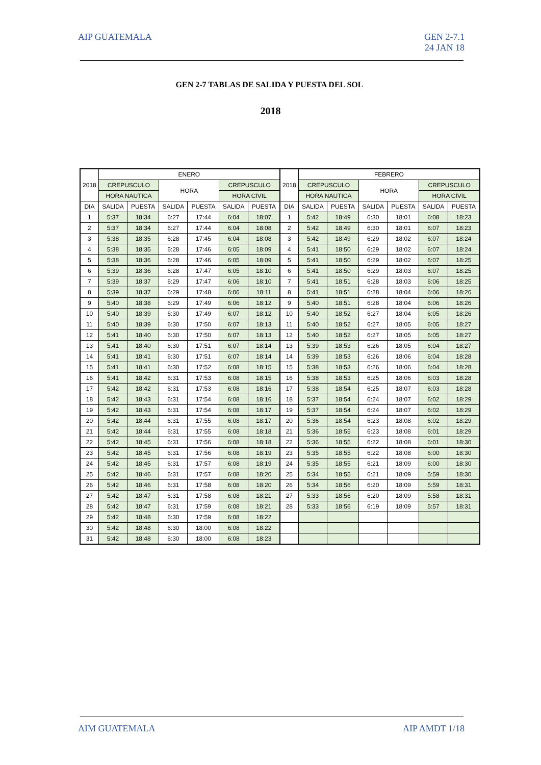AIP GUATEMALA GEN 2-7.1
24 JAN 18
GEN 2-7 TABLAS DE SALIDA Y PUESTA DEL SOL
2018
| 2018 | ENERO | | | | | | 2018 | FEBRERO | | | | | |
| --- | --- | --- | --- | --- | --- | --- | --- | --- | --- | --- | --- | --- | --- |
| | CREPUSCULO | | HORA | | CREPUSCULO | | | CREPUSCULO | | HORA | | CREPUSCULO | |
| | HORA NAUTICA | | | | HORA CIVIL | | | HORA NAUTICA | | | | HORA CIVIL | |
| DIA | SALIDA | PUESTA | SALIDA | PUESTA | SALIDA | PUESTA | DIA | SALIDA | PUESTA | SALIDA | PUESTA | SALIDA | PUESTA |
| 1 | 5:37 | 18:34 | 6:27 | 17:44 | 6:04 | 18:07 | 1 | 5:42 | 18:49 | 6:30 | 18:01 | 6:08 | 18:23 |
| 2 | 5:37 | 18:34 | 6:27 | 17:44 | 6:04 | 18:08 | 2 | 5:42 | 18:49 | 6:30 | 18:01 | 6:07 | 18:23 |
| 3 | 5:38 | 18:35 | 6:28 | 17:45 | 6:04 | 18:08 | 3 | 5:42 | 18:49 | 6:29 | 18:02 | 6:07 | 18:24 |
| 4 | 5:38 | 18:35 | 6:28 | 17:46 | 6:05 | 18:09 | 4 | 5:41 | 18:50 | 6:29 | 18:02 | 6:07 | 18:24 |
| 5 | 5:38 | 18:36 | 6:28 | 17:46 | 6:05 | 18:09 | 5 | 5:41 | 18:50 | 6:29 | 18:02 | 6:07 | 18:25 |
| 6 | 5:39 | 18:36 | 6:28 | 17:47 | 6:05 | 18:10 | 6 | 5:41 | 18:50 | 6:29 | 18:03 | 6:07 | 18:25 |
| 7 | 5:39 | 18:37 | 6:29 | 17:47 | 6:06 | 18:10 | 7 | 5:41 | 18:51 | 6:28 | 18:03 | 6:06 | 18:25 |
| 8 | 5:39 | 18:37 | 6:29 | 17:48 | 6:06 | 18:11 | 8 | 5:41 | 18:51 | 6:28 | 18:04 | 6:06 | 18:26 |
| 9 | 5:40 | 18:38 | 6:29 | 17:49 | 6:06 | 18:12 | 9 | 5:40 | 18:51 | 6:28 | 18:04 | 6:06 | 18:26 |
| 10 | 5:40 | 18:39 | 6:30 | 17:49 | 6:07 | 18:12 | 10 | 5:40 | 18:52 | 6:27 | 18:04 | 6:05 | 18:26 |
| 11 | 5:40 | 18:39 | 6:30 | 17:50 | 6:07 | 18:13 | 11 | 5:40 | 18:52 | 6:27 | 18:05 | 6:05 | 18:27 |
| 12 | 5:41 | 18:40 | 6:30 | 17:50 | 6:07 | 18:13 | 12 | 5:40 | 18:52 | 6:27 | 18:05 | 6:05 | 18:27 |
| 13 | 5:41 | 18:40 | 6:30 | 17:51 | 6:07 | 18:14 | 13 | 5:39 | 18:53 | 6:26 | 18:05 | 6:04 | 18:27 |
| 14 | 5:41 | 18:41 | 6:30 | 17:51 | 6:07 | 18:14 | 14 | 5:39 | 18:53 | 6:26 | 18:06 | 6:04 | 18:28 |
| 15 | 5:41 | 18:41 | 6:30 | 17:52 | 6:08 | 18:15 | 15 | 5:38 | 18:53 | 6:26 | 18:06 | 6:04 | 18:28 |
| 16 | 5:41 | 18:42 | 6:31 | 17:53 | 6:08 | 18:15 | 16 | 5:38 | 18:53 | 6:25 | 18:06 | 6:03 | 18:28 |
| 17 | 5:42 | 18:42 | 6:31 | 17:53 | 6:08 | 18:16 | 17 | 5:38 | 18:54 | 6:25 | 18:07 | 6:03 | 18:28 |
| 18 | 5:42 | 18:43 | 6:31 | 17:54 | 6:08 | 18:16 | 18 | 5:37 | 18:54 | 6:24 | 18:07 | 6:02 | 18:29 |
| 19 | 5:42 | 18:43 | 6:31 | 17:54 | 6:08 | 18:17 | 19 | 5:37 | 18:54 | 6:24 | 18:07 | 6:02 | 18:29 |
| 20 | 5:42 | 18:44 | 6:31 | 17:55 | 6:08 | 18:17 | 20 | 5:36 | 18:54 | 6:23 | 18:08 | 6:02 | 18:29 |
| 21 | 5:42 | 18:44 | 6:31 | 17:55 | 6:08 | 18:18 | 21 | 5:36 | 18:55 | 6:23 | 18:08 | 6:01 | 18:29 |
| 22 | 5:42 | 18:45 | 6:31 | 17:56 | 6:08 | 18:18 | 22 | 5:36 | 18:55 | 6:22 | 18:08 | 6:01 | 18:30 |
| 23 | 5:42 | 18:45 | 6:31 | 17:56 | 6:08 | 18:19 | 23 | 5:35 | 18:55 | 6:22 | 18:08 | 6:00 | 18:30 |
| 24 | 5:42 | 18:45 | 6:31 | 17:57 | 6:08 | 18:19 | 24 | 5:35 | 18:55 | 6:21 | 18:09 | 6:00 | 18:30 |
| 25 | 5:42 | 18:46 | 6:31 | 17:57 | 6:08 | 18:20 | 25 | 5:34 | 18:55 | 6:21 | 18:09 | 5:59 | 18:30 |
| 26 | 5:42 | 18:46 | 6:31 | 17:58 | 6:08 | 18:20 | 26 | 5:34 | 18:56 | 6:20 | 18:09 | 5:59 | 18:31 |
| 27 | 5:42 | 18:47 | 6:31 | 17:58 | 6:08 | 18:21 | 27 | 5:33 | 18:56 | 6:20 | 18:09 | 5:58 | 18:31 |
| 28 | 5:42 | 18:47 | 6:31 | 17:59 | 6:08 | 18:21 | 28 | 5:33 | 18:56 | 6:19 | 18:09 | 5:57 | 18:31 |
| 29 | 5:42 | 18:48 | 6:30 | 17:59 | 6:08 | 18:22 | | | | | | | |
| 30 | 5:42 | 18:48 | 6:30 | 18:00 | 6:08 | 18:22 | | | | | | | |
| 31 | 5:42 | 18:48 | 6:30 | 18:00 | 6:08 | 18:23 | | | | | | | |
AIM GUATEMALA AIP AMDT 1/18